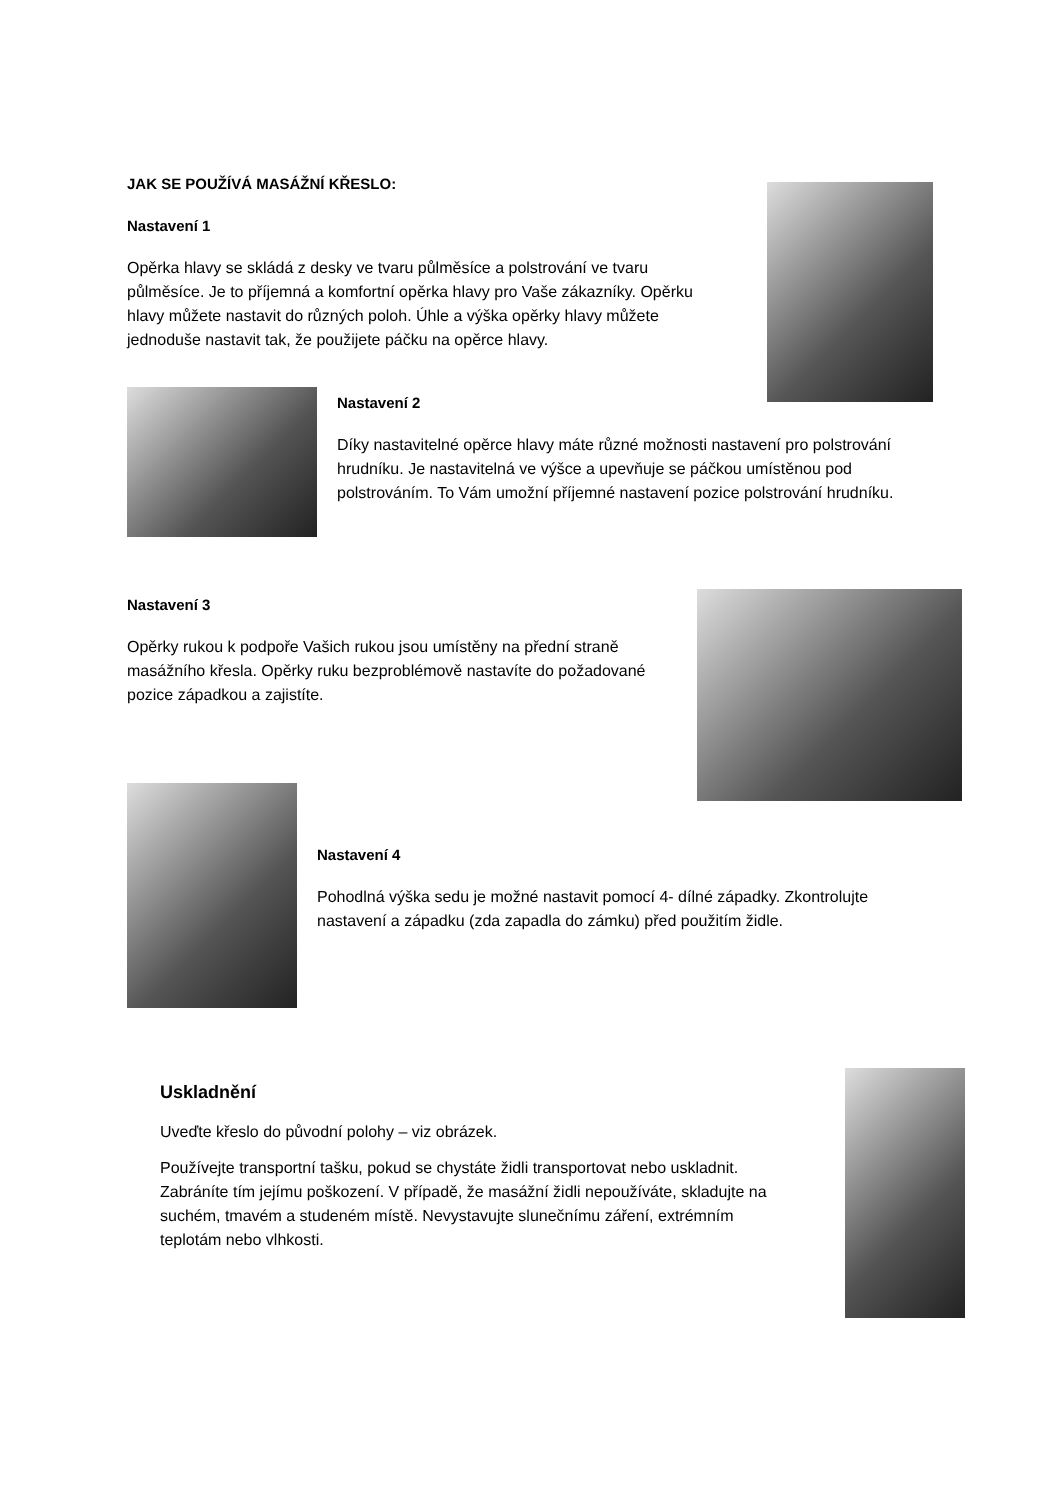JAK SE POUŽÍVÁ MASÁŽNÍ KŘESLO:
Nastavení 1
Opěrka hlavy se skládá z desky ve tvaru půlměsíce a polstrování ve tvaru půlměsíce. Je to příjemná a komfortní opěrka hlavy pro Vaše zákazníky. Opěrku hlavy můžete nastavit do různých poloh. Úhle a výška opěrky hlavy můžete jednoduše nastavit tak, že použijete páčku na opěrce hlavy.
Nastavení 2
Díky nastavitelné opěrce hlavy máte různé možnosti nastavení pro polstrování hrudníku. Je nastavitelná ve výšce a upevňuje se páčkou umístěnou pod polstrováním. To Vám umožní příjemné nastavení pozice polstrování hrudníku.
Nastavení 3
Opěrky rukou k podpoře Vašich rukou jsou umístěny na přední straně masážního křesla. Opěrky ruku bezproblémově nastavíte do požadované pozice západkou a zajistíte.
Nastavení 4
Pohodlná výška sedu je možné nastavit pomocí 4- dílné západky. Zkontrolujte nastavení a západku (zda zapadla do zámku) před použitím židle.
Uskladnění
Uveďte křeslo do původní polohy – viz obrázek.
Používejte transportní tašku, pokud se chystáte židli transportovat nebo uskladnit. Zabráníte tím jejímu poškození. V případě, že masážní židli nepoužíváte, skladujte na suchém, tmavém a studeném místě. Nevystavujte slunečnímu záření, extrémním teplotám nebo vlhkosti.